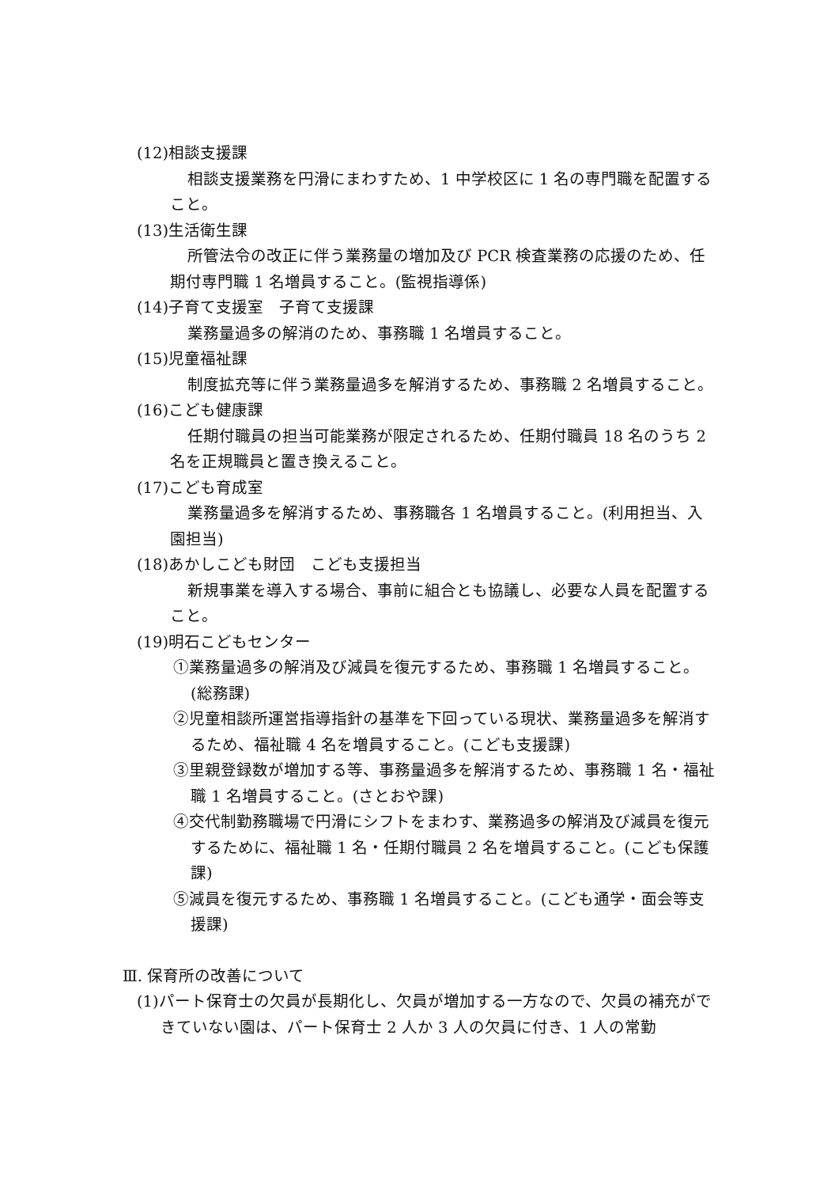(12)相談支援課
相談支援業務を円滑にまわすため、1 中学校区に 1 名の専門職を配置すること。
(13)生活衛生課
所管法令の改正に伴う業務量の増加及び PCR 検査業務の応援のため、任期付専門職 1 名増員すること。(監視指導係)
(14)子育て支援室　子育て支援課
業務量過多の解消のため、事務職 1 名増員すること。
(15)児童福祉課
制度拡充等に伴う業務量過多を解消するため、事務職 2 名増員すること。
(16)こども健康課
任期付職員の担当可能業務が限定されるため、任期付職員 18 名のうち 2 名を正規職員と置き換えること。
(17)こども育成室
業務量過多を解消するため、事務職各 1 名増員すること。(利用担当、入園担当)
(18)あかしこども財団　こども支援担当
新規事業を導入する場合、事前に組合とも協議し、必要な人員を配置すること。
(19)明石こどもセンター
①業務量過多の解消及び減員を復元するため、事務職 1 名増員すること。(総務課)
②児童相談所運営指導指針の基準を下回っている現状、業務量過多を解消するため、福祉職 4 名を増員すること。(こども支援課)
③里親登録数が増加する等、事務量過多を解消するため、事務職 1 名・福祉職 1 名増員すること。(さとおや課)
④交代制勤務職場で円滑にシフトをまわす、業務過多の解消及び減員を復元するために、福祉職 1 名・任期付職員 2 名を増員すること。(こども保護課)
⑤減員を復元するため、事務職 1 名増員すること。(こども通学・面会等支援課)
Ⅲ. 保育所の改善について
(1)パート保育士の欠員が長期化し、欠員が増加する一方なので、欠員の補充ができていない園は、パート保育士 2 人か 3 人の欠員に付き、1 人の常勤